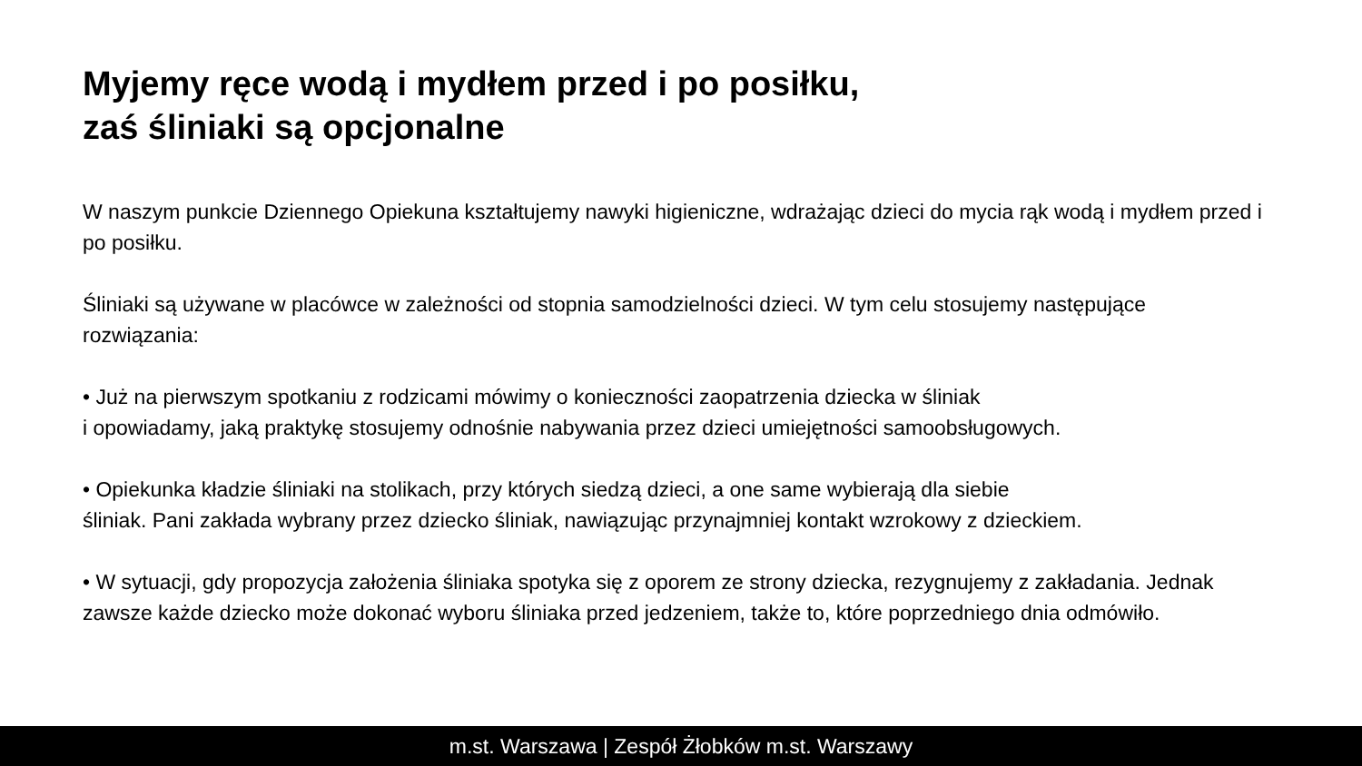Myjemy ręce wodą i mydłem przed i po posiłku,
zaś śliniaki są opcjonalne
W naszym punkcie Dziennego Opiekuna kształtujemy nawyki higieniczne, wdrażając dzieci do mycia rąk wodą i mydłem przed i po posiłku.
Śliniaki są używane w placówce w zależności od stopnia samodzielności dzieci. W tym celu stosujemy następujące rozwiązania:
• Już na pierwszym spotkaniu z rodzicami mówimy o konieczności zaopatrzenia dziecka w śliniak
i opowiadamy, jaką praktykę stosujemy odnośnie nabywania przez dzieci umiejętności samoobsługowych.
• Opiekunka kładzie śliniaki na stolikach, przy których siedzą dzieci, a one same wybierają dla siebie
śliniak. Pani zakłada wybrany przez dziecko śliniak, nawiązując przynajmniej kontakt wzrokowy z dzieckiem.
• W sytuacji, gdy propozycja założenia śliniaka spotyka się z oporem ze strony dziecka, rezygnujemy z zakładania. Jednak zawsze każde dziecko może dokonać wyboru śliniaka przed jedzeniem, także to, które poprzedniego dnia odmówiło.
m.st. Warszawa | Zespół Żłobków m.st. Warszawy